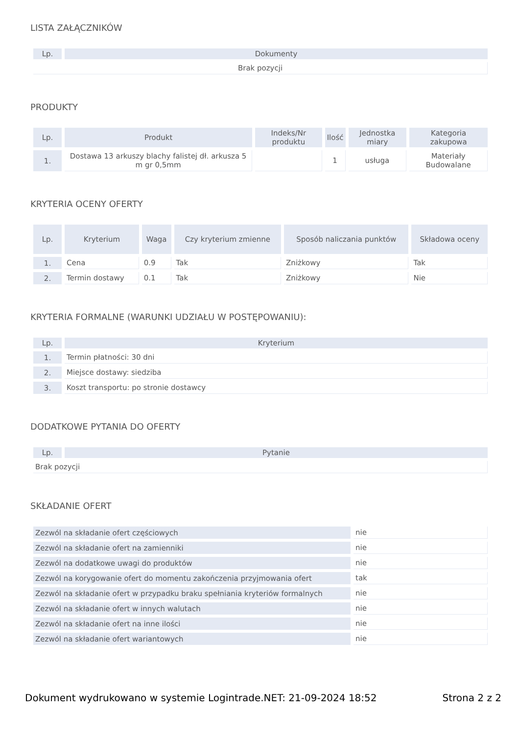LISTA ZAŁĄCZNIKÓW
| Lp. | Dokumenty |
| --- | --- |
| Brak pozycji | |
PRODUKTY
| Lp. | Produkt | Indeks/Nr produktu | Ilość | Jednostka miary | Kategoria zakupowa |
| --- | --- | --- | --- | --- | --- |
| 1. | Dostawa 13 arkuszy blachy falistej dł. arkusza 5 m gr 0,5mm | | 1 | usługa | Materiały Budowalane |
KRYTERIA OCENY OFERTY
| Lp. | Kryterium | Waga | Czy kryterium zmienne | Sposób naliczania punktów | Składowa oceny |
| --- | --- | --- | --- | --- | --- |
| 1. | Cena | 0.9 | Tak | Zniżkowy | Tak |
| 2. | Termin dostawy | 0.1 | Tak | Zniżkowy | Nie |
KRYTERIA FORMALNE (WARUNKI UDZIAŁU W POSTĘPOWANIU):
| Lp. | Kryterium |
| --- | --- |
| 1. | Termin płatności: 30 dni |
| 2. | Miejsce dostawy: siedziba |
| 3. | Koszt transportu: po stronie dostawcy |
DODATKOWE PYTANIA DO OFERTY
| Lp. | Pytanie |
| --- | --- |
| Brak pozycji | |
SKŁADANIE OFERT
| Zezwól na składanie ofert częściowych | nie |
| Zezwól na składanie ofert na zamienniki | nie |
| Zezwól na dodatkowe uwagi do produktów | nie |
| Zezwól na korygowanie ofert do momentu zakończenia przyjmowania ofert | tak |
| Zezwól na składanie ofert w przypadku braku spełniania kryteriów formalnych | nie |
| Zezwól na składanie ofert w innych walutach | nie |
| Zezwól na składanie ofert na inne ilości | nie |
| Zezwól na składanie ofert wariantowych | nie |
Dokument wydrukowano w systemie Logintrade.NET: 21-09-2024 18:52 Strona 2 z 2